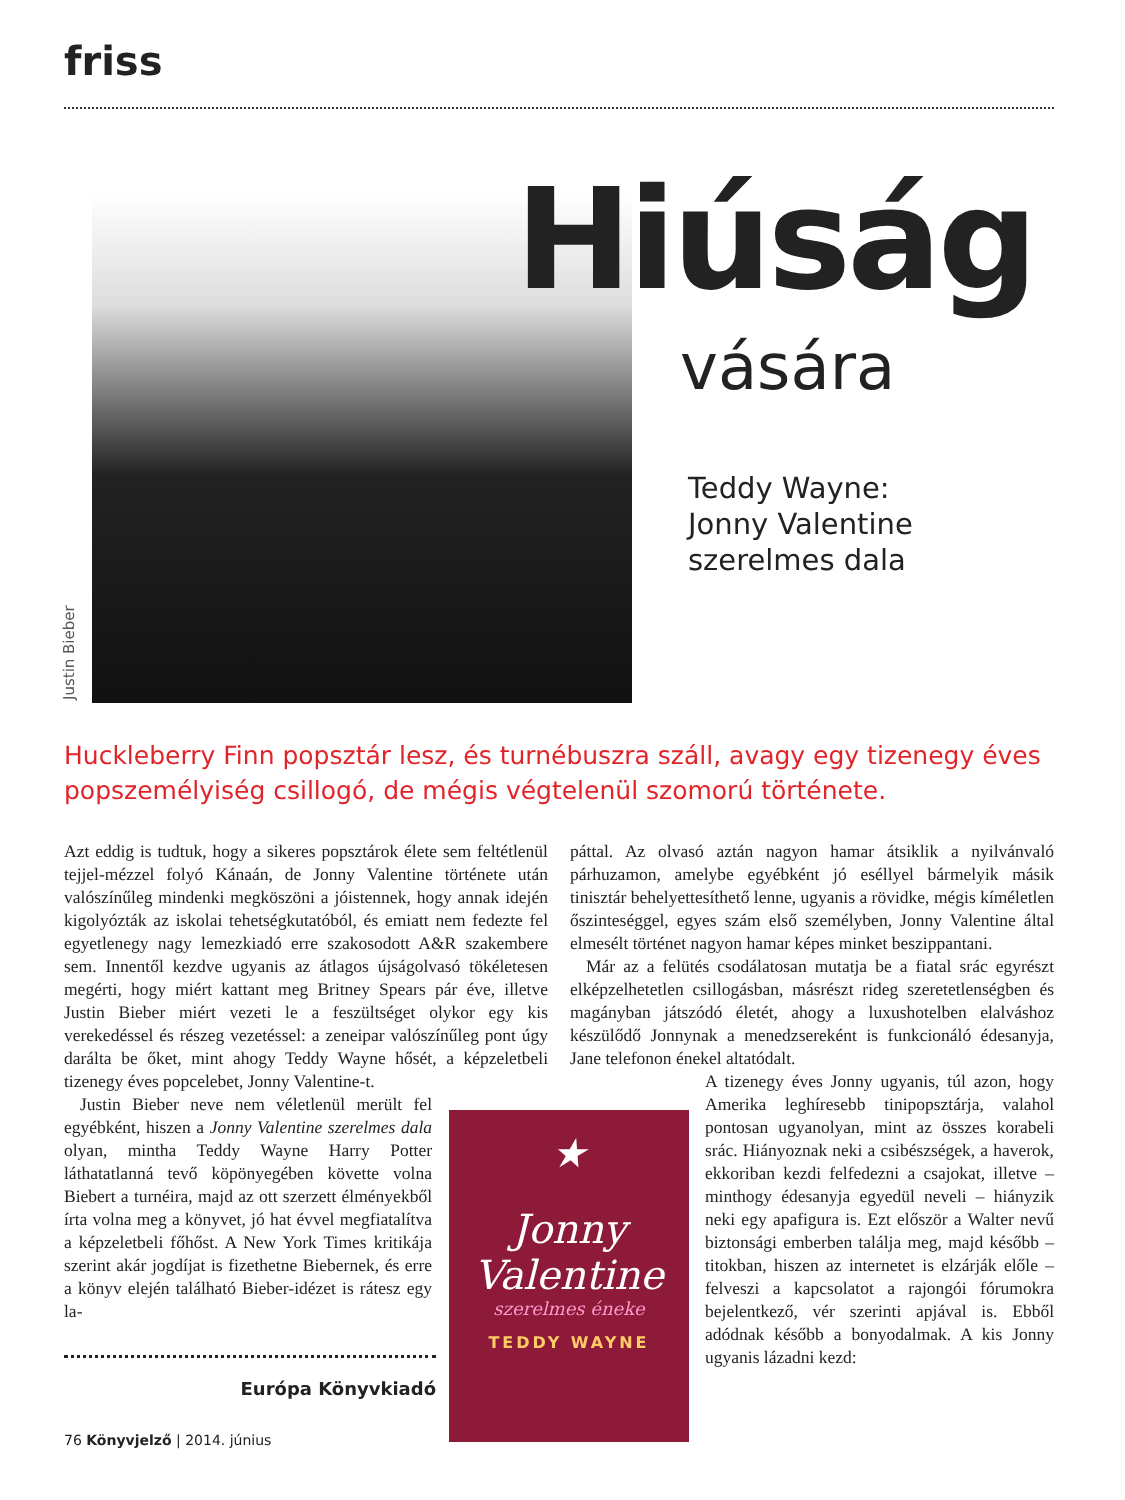friss
Justin Bieber
Hiúság
vására
Teddy Wayne:
Jonny Valentine
szerelmes dala
Huckleberry Finn popsztár lesz, és turnébuszra száll, avagy egy tizenegy éves popszemélyiség csillogó, de mégis végtelenül szomorú története.
Azt eddig is tudtuk, hogy a sikeres popsztárok élete sem feltétlenül tejjel-mézzel folyó Kánaán, de Jonny Valentine története után valószínűleg mindenki megköszöni a jóistennek, hogy annak idején kigolyózták az iskolai tehetségkutatóból, és emiatt nem fedezte fel egyetlenegy nagy lemezkiadó erre szakosodott A&R szakembere sem. Innentől kezdve ugyanis az átlagos újságolvasó tökéletesen megérti, hogy miért kattant meg Britney Spears pár éve, illetve Justin Bieber miért vezeti le a feszültséget olykor egy kis verekedéssel és részeg vezetéssel: a zeneipar valószínűleg pont úgy darálta be őket, mint ahogy Teddy Wayne hősét, a képzeletbeli tizenegy éves popcelebet, Jonny Valentine-t.
Justin Bieber neve nem véletlenül merült fel egyébként, hiszen a Jonny Valentine szerelmes dala olyan, mintha Teddy Wayne Harry Potter láthatatlanná tevő köpönyegében követte volna Biebert a turnéira, majd az ott szerzett élményekből írta volna meg a könyvet, jó hat évvel megfiatalítva a képzeletbeli főhőst. A New York Times kritikája szerint akár jogdíjat is fizethetne Biebernek, és erre a könyv elején található Bieber-idézet is rátesz egy la-
páttal. Az olvasó aztán nagyon hamar átsiklik a nyilvánvaló párhuzamon, amelybe egyébként jó eséllyel bármelyik másik tinisztár behelyettesíthető lenne, ugyanis a rövidke, mégis kíméletlen őszinteséggel, egyes szám első személyben, Jonny Valentine által elmesélt történet nagyon hamar képes minket beszippantani.
Már az a felütés csodálatosan mutatja be a fiatal srác egyrészt elképzelhetetlen csillogásban, másrészt rideg szeretetlenségben és magányban játszódó életét, ahogy a luxushotelben elalváshoz készülődő Jonnynak a menedzsereként is funkcionáló édesanyja, Jane telefonon énekel altatódalt.
A tizenegy éves Jonny ugyanis, túl azon, hogy Amerika leghíresebb tinipopsztárja, valahol pontosan ugyanolyan, mint az összes korabeli srác. Hiányoznak neki a csibészségek, a haverok, ekkoriban kezdi felfedezni a csajokat, illetve – minthogy édesanyja egyedül neveli – hiányzik neki egy apafigura is. Ezt először a Walter nevű biztonsági emberben találja meg, majd később – titokban, hiszen az internetet is elzárják előle – felveszi a kapcsolatot a rajongói fórumokra bejelentkező, vér szerinti apjával is. Ebből adódnak később a bonyodalmak. A kis Jonny ugyanis lázadni kezd:
★
Jonny Valentine
szerelmes éneke
TEDDY WAYNE
Európa Könyvkiadó
76 Könyvjelző | 2014. június